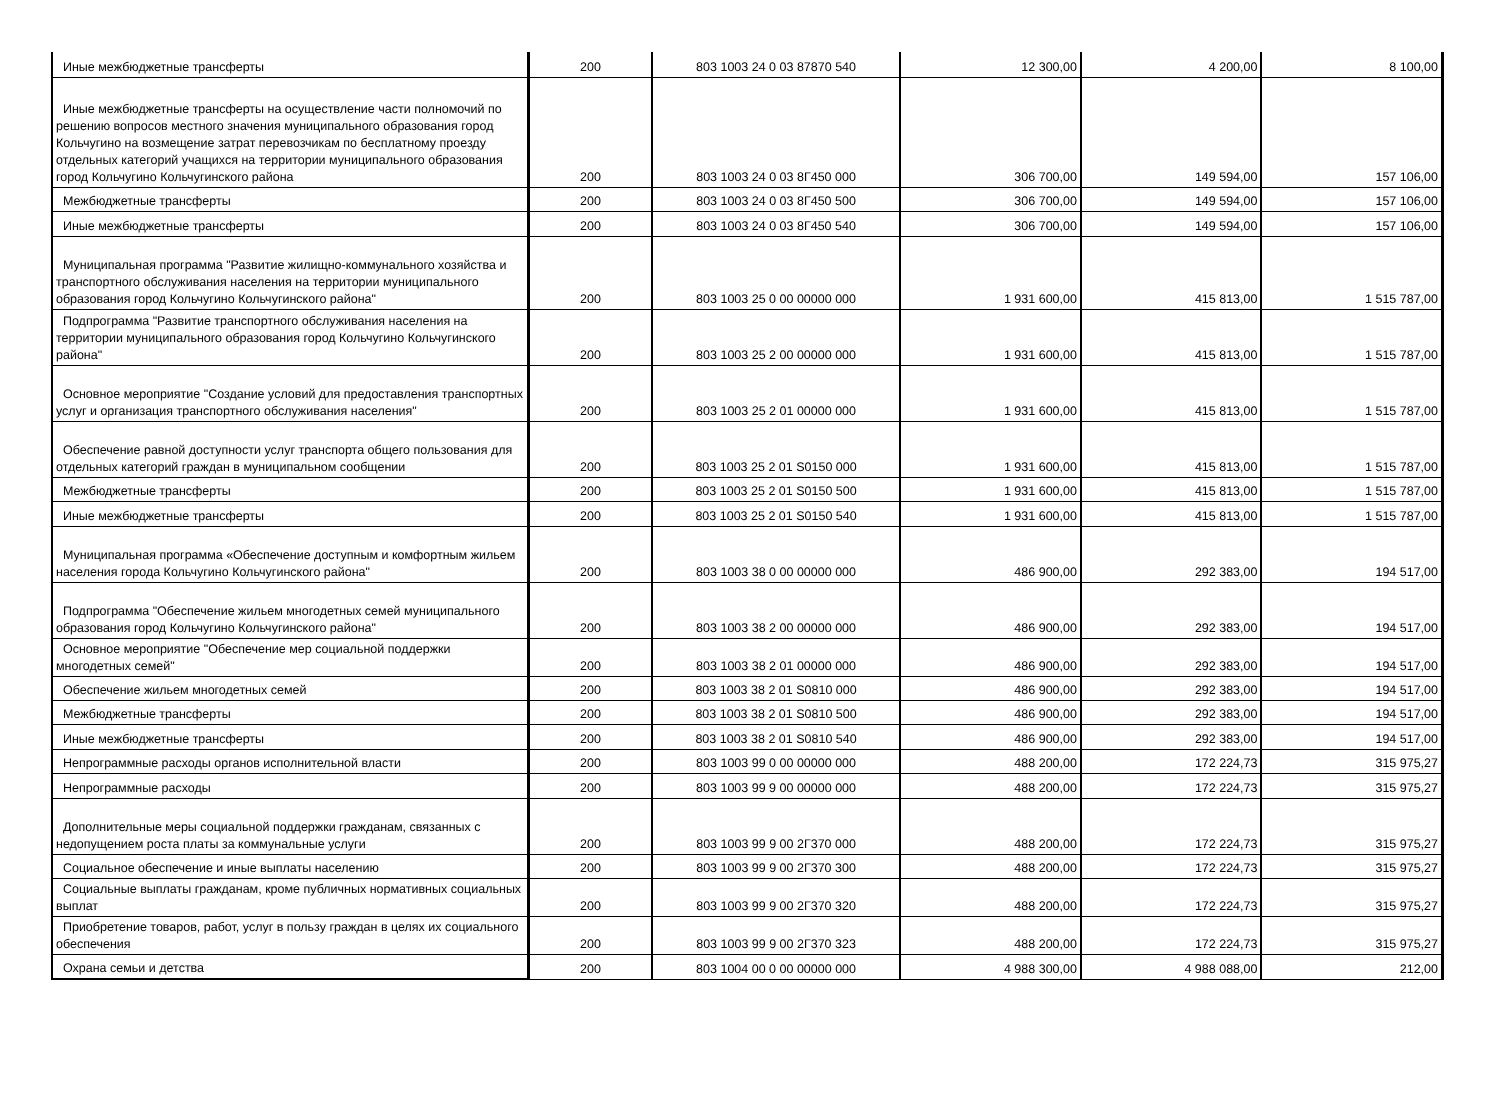| Иные межбюджетные трансферты | 200 | 803 1003 24 0 03 87870 540 | 12 300,00 | 4 200,00 | 8 100,00 |
| Иные межбюджетные трансферты на осуществление части полномочий по решению вопросов местного значения муниципального образования город Кольчугино на возмещение затрат перевозчикам по бесплатному проезду отдельных категорий учащихся на территории муниципального образования город Кольчугино Кольчугинского района | 200 | 803 1003 24 0 03 8Г450 000 | 306 700,00 | 149 594,00 | 157 106,00 |
| Межбюджетные трансферты | 200 | 803 1003 24 0 03 8Г450 500 | 306 700,00 | 149 594,00 | 157 106,00 |
| Иные межбюджетные трансферты | 200 | 803 1003 24 0 03 8Г450 540 | 306 700,00 | 149 594,00 | 157 106,00 |
| Муниципальная программа "Развитие жилищно-коммунального хозяйства и транспортного обслуживания населения на территории муниципального образования город Кольчугино Кольчугинского района" | 200 | 803 1003 25 0 00 00000 000 | 1 931 600,00 | 415 813,00 | 1 515 787,00 |
| Подпрограмма "Развитие транспортного обслуживания населения на территории муниципального образования город Кольчугино Кольчугинского района" | 200 | 803 1003 25 2 00 00000 000 | 1 931 600,00 | 415 813,00 | 1 515 787,00 |
| Основное мероприятие "Создание условий для предоставления транспортных услуг и организация транспортного обслуживания населения" | 200 | 803 1003 25 2 01 00000 000 | 1 931 600,00 | 415 813,00 | 1 515 787,00 |
| Обеспечение равной доступности услуг транспорта общего пользования для отдельных категорий граждан в муниципальном сообщении | 200 | 803 1003 25 2 01 S0150 000 | 1 931 600,00 | 415 813,00 | 1 515 787,00 |
| Межбюджетные трансферты | 200 | 803 1003 25 2 01 S0150 500 | 1 931 600,00 | 415 813,00 | 1 515 787,00 |
| Иные межбюджетные трансферты | 200 | 803 1003 25 2 01 S0150 540 | 1 931 600,00 | 415 813,00 | 1 515 787,00 |
| Муниципальная программа «Обеспечение доступным и комфортным жильем населения города Кольчугино Кольчугинского района" | 200 | 803 1003 38 0 00 00000 000 | 486 900,00 | 292 383,00 | 194 517,00 |
| Подпрограмма "Обеспечение жильем многодетных семей муниципального образования город Кольчугино Кольчугинского района" | 200 | 803 1003 38 2 00 00000 000 | 486 900,00 | 292 383,00 | 194 517,00 |
| Основное мероприятие "Обеспечение мер социальной поддержки многодетных семей" | 200 | 803 1003 38 2 01 00000 000 | 486 900,00 | 292 383,00 | 194 517,00 |
| Обеспечение жильем многодетных семей | 200 | 803 1003 38 2 01 S0810 000 | 486 900,00 | 292 383,00 | 194 517,00 |
| Межбюджетные трансферты | 200 | 803 1003 38 2 01 S0810 500 | 486 900,00 | 292 383,00 | 194 517,00 |
| Иные межбюджетные трансферты | 200 | 803 1003 38 2 01 S0810 540 | 486 900,00 | 292 383,00 | 194 517,00 |
| Непрограммные расходы органов исполнительной власти | 200 | 803 1003 99 0 00 00000 000 | 488 200,00 | 172 224,73 | 315 975,27 |
| Непрограммные расходы | 200 | 803 1003 99 9 00 00000 000 | 488 200,00 | 172 224,73 | 315 975,27 |
| Дополнительные меры социальной поддержки гражданам, связанных с недопущением роста платы за коммунальные услуги | 200 | 803 1003 99 9 00 2Г370 000 | 488 200,00 | 172 224,73 | 315 975,27 |
| Социальное обеспечение и иные выплаты населению | 200 | 803 1003 99 9 00 2Г370 300 | 488 200,00 | 172 224,73 | 315 975,27 |
| Социальные выплаты гражданам, кроме публичных нормативных социальных выплат | 200 | 803 1003 99 9 00 2Г370 320 | 488 200,00 | 172 224,73 | 315 975,27 |
| Приобретение товаров, работ, услуг в пользу граждан в целях их социального обеспечения | 200 | 803 1003 99 9 00 2Г370 323 | 488 200,00 | 172 224,73 | 315 975,27 |
| Охрана семьи и детства | 200 | 803 1004 00 0 00 00000 000 | 4 988 300,00 | 4 988 088,00 | 212,00 |